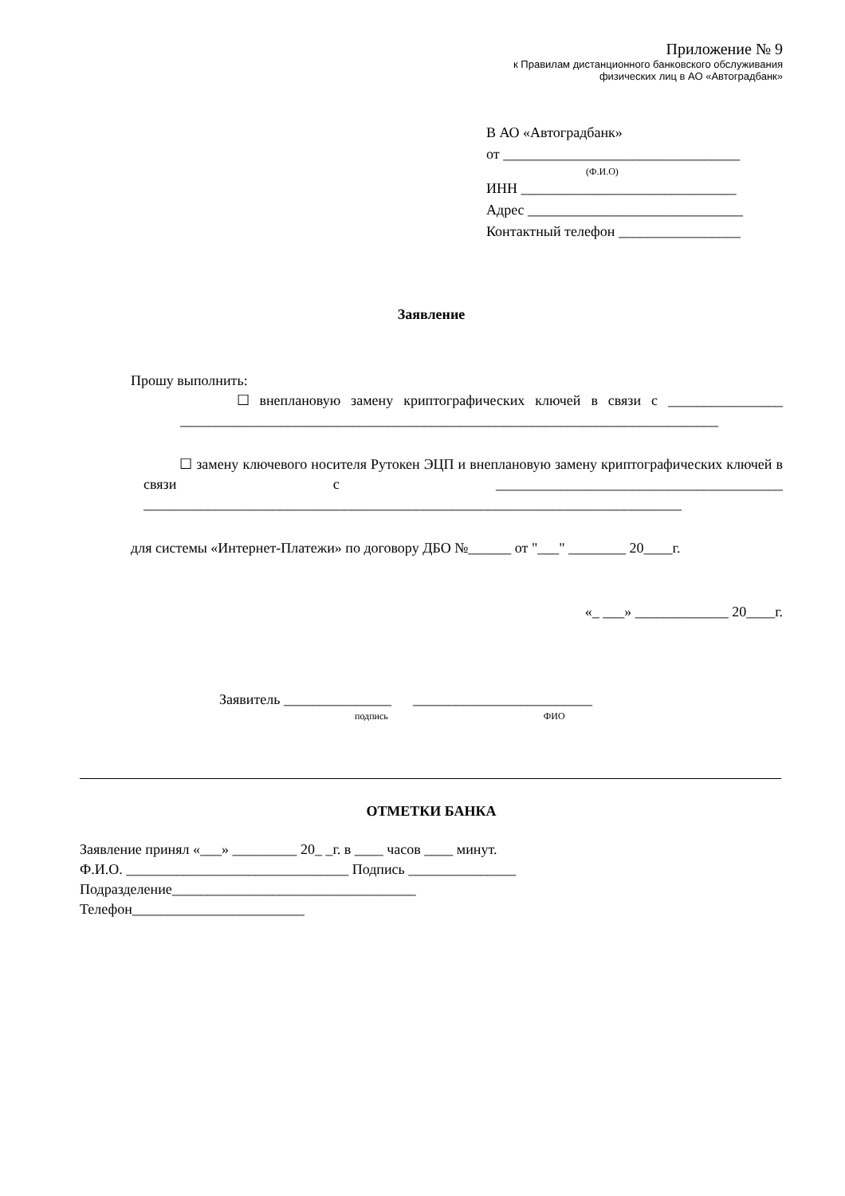Приложение № 9
к Правилам дистанционного банковского обслуживания
физических лиц в АО «Автоградбанк»
В АО «Автоградбанк»
от _________________________________
(Ф.И.О)
ИНН ______________________________
Адрес ______________________________
Контактный телефон _________________
Заявление
Прошу выполнить:
☐ внеплановую замену криптографических ключей в связи с ________________ ___________________________________________________________________________
☐ замену ключевого носителя Рутокен ЭЦП и внеплановую замену криптографических ключей в связи с ________________________________________ ___________________________________________________________________________
для системы «Интернет-Платежи» по договору ДБО №______ от "___" ________ 20____г.
«_ ___» _____________ 20____г.
Заявитель _______________ _________________________
подпись ФИО
ОТМЕТКИ БАНКА
Заявление принял «___» _________ 20_ _г. в ____ часов ____ минут.
Ф.И.О. _______________________________ Подпись _______________
Подразделение__________________________________
Телефон________________________